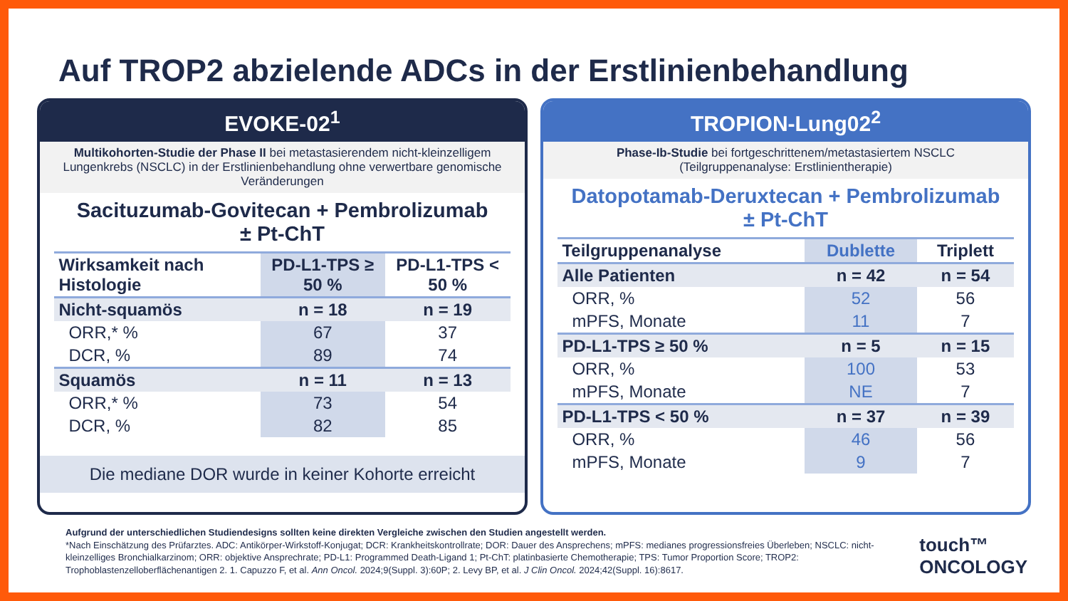Auf TROP2 abzielende ADCs in der Erstlinienbehandlung
EVOKE-02<sup>1</sup>
Multikohorten-Studie der Phase II bei metastasierendem nicht-kleinzelligem Lungenkrebs (NSCLC) in der Erstlinienbehandlung ohne verwertbare genomische Veränderungen
Sacituzumab-Govitecan + Pembrolizumab
± Pt-ChT
| Wirksamkeit nach Histologie | PD-L1-TPS ≥ 50 % | PD-L1-TPS < 50 % |
| --- | --- | --- |
| Nicht-squamös | n = 18 | n = 19 |
| ORR,* % | 67 | 37 |
| DCR, % | 89 | 74 |
| Squamös | n = 11 | n = 13 |
| ORR,* % | 73 | 54 |
| DCR, % | 82 | 85 |
Die mediane DOR wurde in keiner Kohorte erreicht
TROPION-Lung02<sup>2</sup>
Phase-Ib-Studie bei fortgeschrittenem/metastasiertem NSCLC
(Teilgruppenanalyse: Erstlinientherapie)
Datopotamab-Deruxtecan + Pembrolizumab
± Pt-ChT
| Teilgruppenanalyse | Dublette | Triplett |
| --- | --- | --- |
| Alle Patienten | n = 42 | n = 54 |
| ORR, % | 52 | 56 |
| mPFS, Monate | 11 | 7 |
| PD-L1-TPS ≥ 50 % | n = 5 | n = 15 |
| ORR, % | 100 | 53 |
| mPFS, Monate | NE | 7 |
| PD-L1-TPS < 50 % | n = 37 | n = 39 |
| ORR, % | 46 | 56 |
| mPFS, Monate | 9 | 7 |
Aufgrund der unterschiedlichen Studiendesigns sollten keine direkten Vergleiche zwischen den Studien angestellt werden.
*Nach Einschätzung des Prüfarztes. ADC: Antikörper-Wirkstoff-Konjugat; DCR: Krankheitskontrollrate; DOR: Dauer des Ansprechens; mPFS: medianes progressionsfreies Überleben; NSCLC: nicht-kleinzelliges Bronchialkarzinom; ORR: objektive Ansprechrate; PD-L1: Programmed Death-Ligand 1; Pt-ChT: platinbasierte Chemotherapie; TPS: Tumor Proportion Score; TROP2: Trophoblastenzelloberflächenantigen 2. 1. Capuzzo F, et al. Ann Oncol. 2024;9(Suppl. 3):60P; 2. Levy BP, et al. J Clin Oncol. 2024;42(Suppl. 16):8617.
touch™
ONCOLOGY